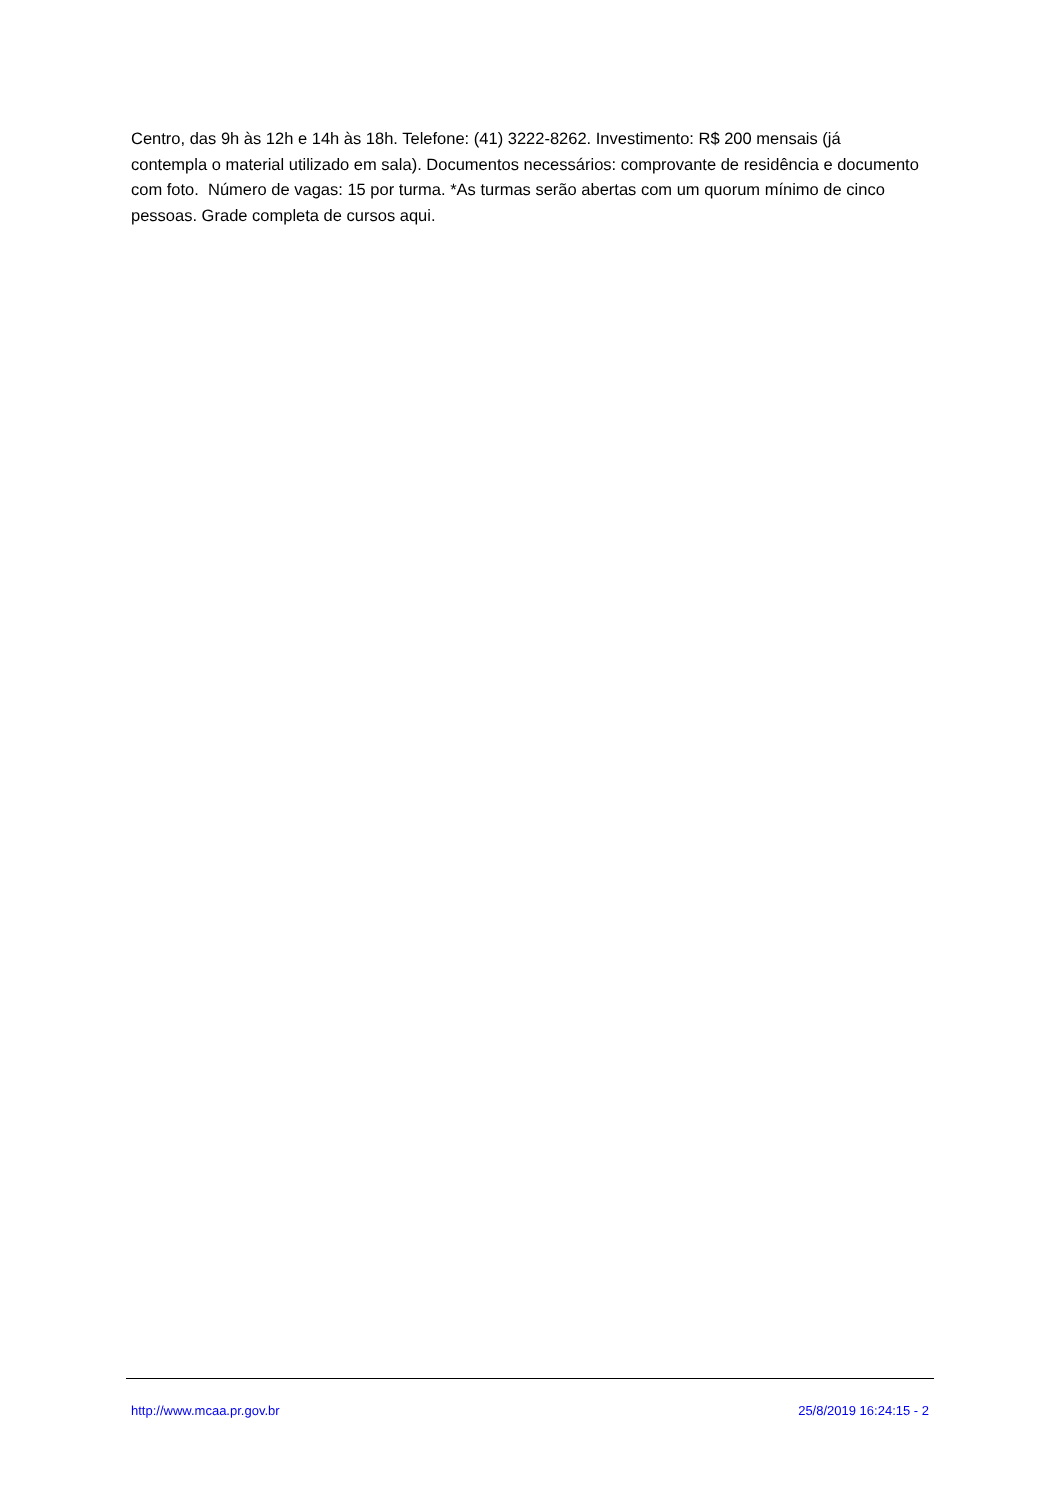Centro, das 9h às 12h e 14h às 18h. Telefone: (41) 3222-8262. Investimento: R$ 200 mensais (já contempla o material utilizado em sala). Documentos necessários: comprovante de residência e documento com foto. Número de vagas: 15 por turma. *As turmas serão abertas com um quorum mínimo de cinco pessoas. Grade completa de cursos aqui.
http://www.mcaa.pr.gov.br 25/8/2019 16:24:15 - 2